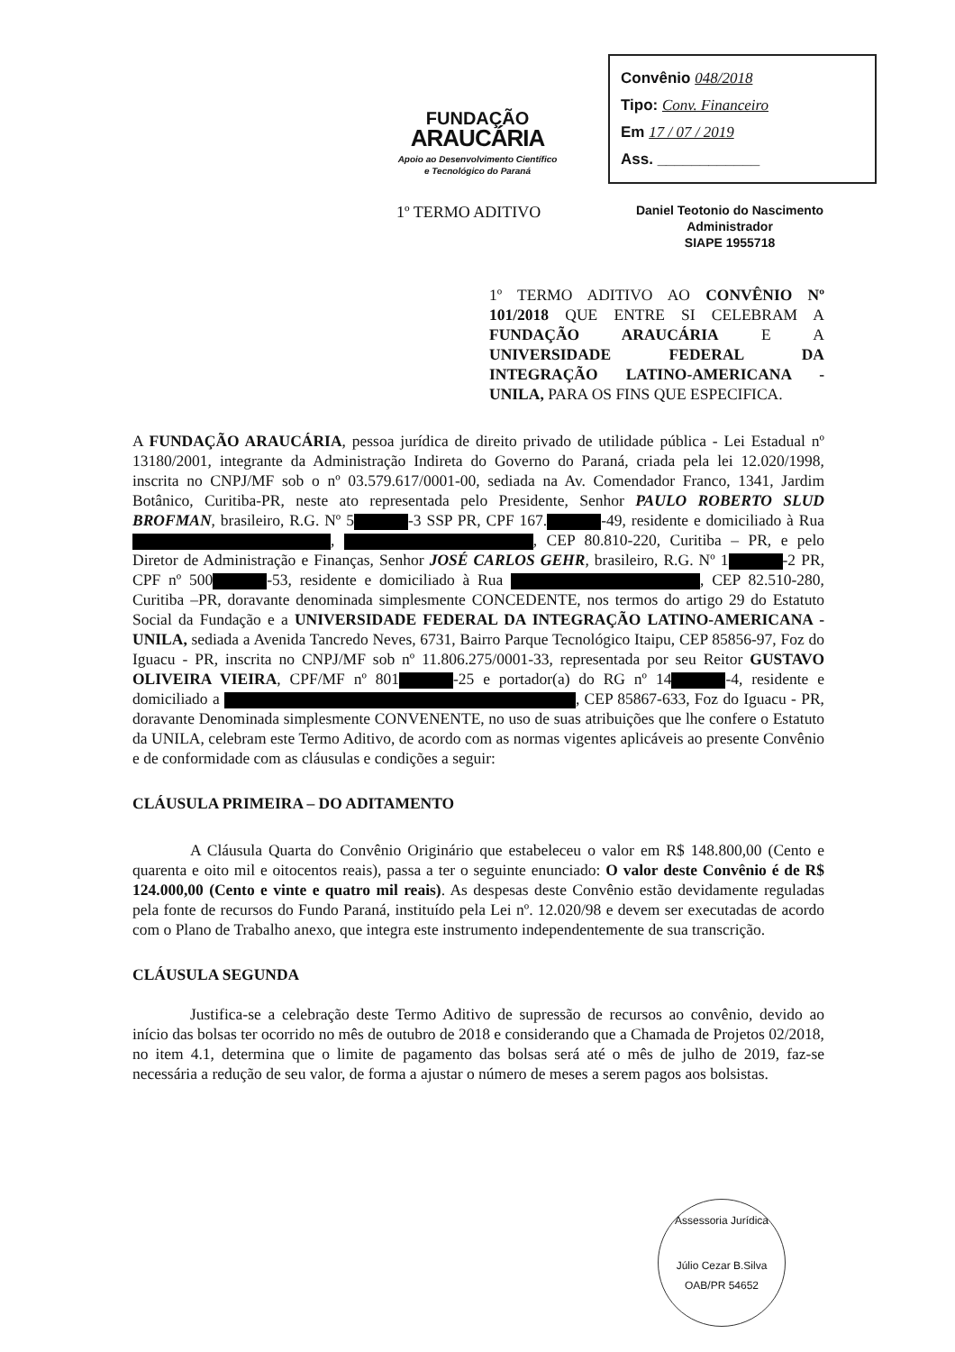FUNDAÇÃO
ARAUCÁRIA
Apoio ao Desenvolvimento Científico
e Tecnológico do Paraná
Convênio 048/2018
Tipo: Conv. Financeiro
Em 17 / 07 / 2019
Ass. ____________
1º TERMO ADITIVO
Daniel Teotonio do Nascimento
Administrador
SIAPE 1955718
1º TERMO ADITIVO AO CONVÊNIO Nº 101/2018 QUE ENTRE SI CELEBRAM A FUNDAÇÃO ARAUCÁRIA E A UNIVERSIDADE FEDERAL DA INTEGRAÇÃO LATINO-AMERICANA - UNILA, PARA OS FINS QUE ESPECIFICA.
A FUNDAÇÃO ARAUCÁRIA, pessoa jurídica de direito privado de utilidade pública - Lei Estadual nº 13180/2001, integrante da Administração Indireta do Governo do Paraná, criada pela lei 12.020/1998, inscrita no CNPJ/MF sob o nº 03.579.617/0001-00, sediada na Av. Comendador Franco, 1341, Jardim Botânico, Curitiba-PR, neste ato representada pelo Presidente, Senhor PAULO ROBERTO SLUD BROFMAN, brasileiro, R.G. Nº 5 -3 SSP PR, CPF 167. -49, residente e domiciliado à Rua , , CEP 80.810-220, Curitiba – PR, e pelo Diretor de Administração e Finanças, Senhor JOSÉ CARLOS GEHR, brasileiro, R.G. Nº 1 -2 PR, CPF nº 500 -53, residente e domiciliado à Rua , CEP 82.510-280, Curitiba –PR, doravante denominada simplesmente CONCEDENTE, nos termos do artigo 29 do Estatuto Social da Fundação e a UNIVERSIDADE FEDERAL DA INTEGRAÇÃO LATINO-AMERICANA - UNILA, sediada a Avenida Tancredo Neves, 6731, Bairro Parque Tecnológico Itaipu, CEP 85856-97, Foz do Iguacu - PR, inscrita no CNPJ/MF sob nº 11.806.275/0001-33, representada por seu Reitor GUSTAVO OLIVEIRA VIEIRA, CPF/MF nº 801 -25 e portador(a) do RG nº 14 -4, residente e domiciliado a , CEP 85867-633, Foz do Iguacu - PR, doravante Denominada simplesmente CONVENENTE, no uso de suas atribuições que lhe confere o Estatuto da UNILA, celebram este Termo Aditivo, de acordo com as normas vigentes aplicáveis ao presente Convênio e de conformidade com as cláusulas e condições a seguir:
CLÁUSULA PRIMEIRA – DO ADITAMENTO
A Cláusula Quarta do Convênio Originário que estabeleceu o valor em R$ 148.800,00 (Cento e quarenta e oito mil e oitocentos reais), passa a ter o seguinte enunciado: O valor deste Convênio é de R$ 124.000,00 (Cento e vinte e quatro mil reais). As despesas deste Convênio estão devidamente reguladas pela fonte de recursos do Fundo Paraná, instituído pela Lei nº. 12.020/98 e devem ser executadas de acordo com o Plano de Trabalho anexo, que integra este instrumento independentemente de sua transcrição.
CLÁUSULA SEGUNDA
Justifica-se a celebração deste Termo Aditivo de supressão de recursos ao convênio, devido ao início das bolsas ter ocorrido no mês de outubro de 2018 e considerando que a Chamada de Projetos 02/2018, no item 4.1, determina que o limite de pagamento das bolsas será até o mês de julho de 2019, faz-se necessária a redução de seu valor, de forma a ajustar o número de meses a serem pagos aos bolsistas.
Assessoria Jurídica
Júlio Cezar B.Silva
OAB/PR 54652